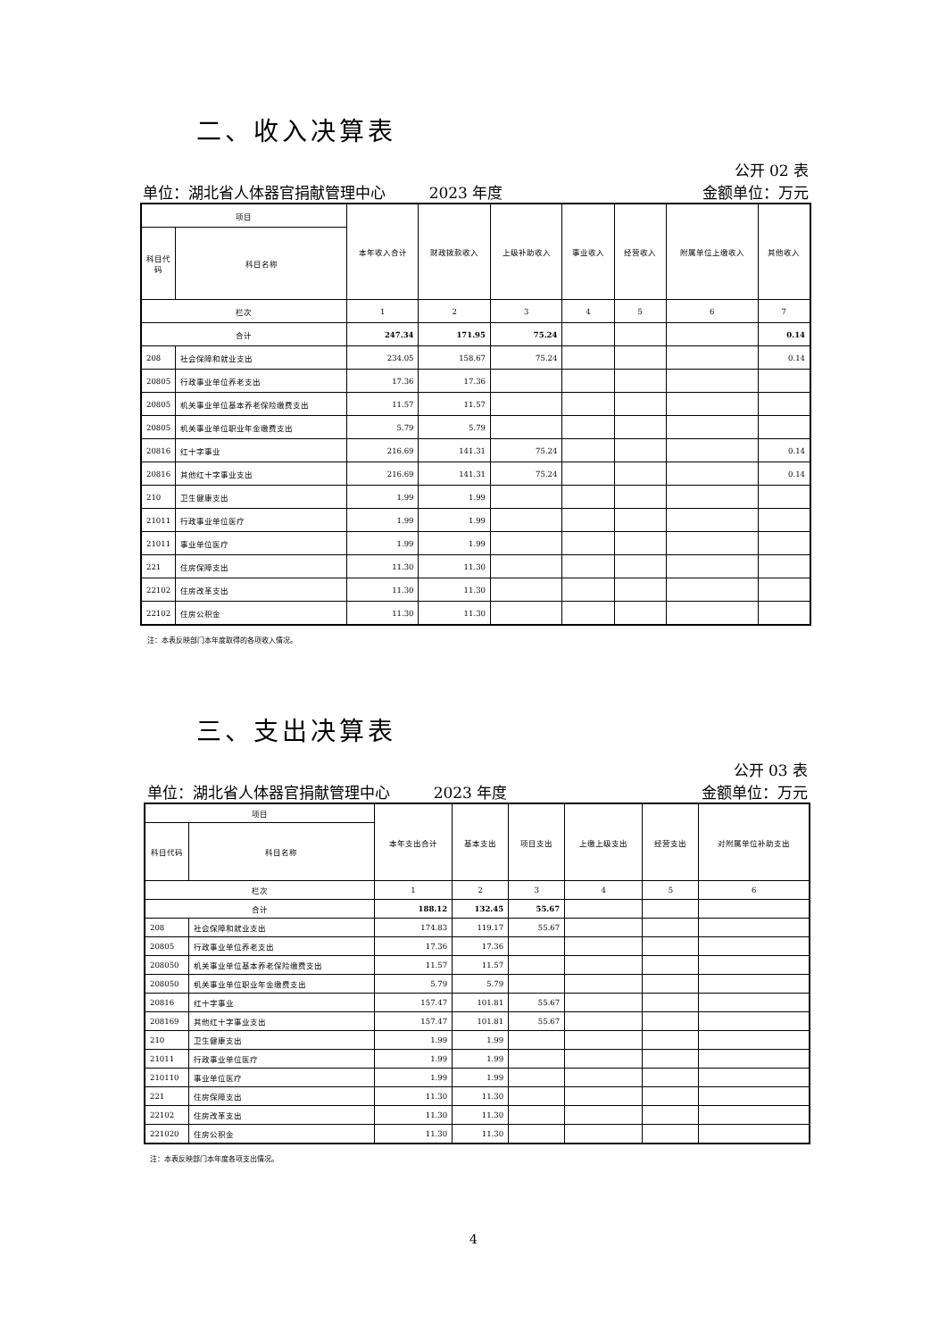二、收入决算表
公开 02 表
单位：湖北省人体器官捐献管理中心 2023 年度 金额单位：万元
| 项目 | | 本年收入合计 | 财政拨款收入 | 上级补助收入 | 事业收入 | 经营收入 | 附属单位上缴收入 | 其他收入 |
| --- | --- | --- | --- | --- | --- | --- | --- | --- |
| 科目代码 | 科目名称 | | | | | | | |
| 栏次 | | 1 | 2 | 3 | 4 | 5 | 6 | 7 |
| 合计 | | 247.34 | 171.95 | 75.24 | | | | 0.14 |
| 208 | 社会保障和就业支出 | 234.05 | 158.67 | 75.24 | | | | 0.14 |
| 20805 | 行政事业单位养老支出 | 17.36 | 17.36 | | | | | |
| 20805 | 机关事业单位基本养老保险缴费支出 | 11.57 | 11.57 | | | | | |
| 20805 | 机关事业单位职业年金缴费支出 | 5.79 | 5.79 | | | | | |
| 20816 | 红十字事业 | 216.69 | 141.31 | 75.24 | | | | 0.14 |
| 20816 | 其他红十字事业支出 | 216.69 | 141.31 | 75.24 | | | | 0.14 |
| 210 | 卫生健康支出 | 1.99 | 1.99 | | | | | |
| 21011 | 行政事业单位医疗 | 1.99 | 1.99 | | | | | |
| 21011 | 事业单位医疗 | 1.99 | 1.99 | | | | | |
| 221 | 住房保障支出 | 11.30 | 11.30 | | | | | |
| 22102 | 住房改革支出 | 11.30 | 11.30 | | | | | |
| 22102 | 住房公积金 | 11.30 | 11.30 | | | | | |
注：本表反映部门本年度取得的各项收入情况。
三、支出决算表
公开 03 表
单位：湖北省人体器官捐献管理中心 2023 年度 金额单位：万元
| 项目 | | 本年支出合计 | 基本支出 | 项目支出 | 上缴上级支出 | 经营支出 | 对附属单位补助支出 |
| --- | --- | --- | --- | --- | --- | --- | --- |
| 科目代码 | 科目名称 | | | | | | |
| 栏次 | | 1 | 2 | 3 | 4 | 5 | 6 |
| 合计 | | 188.12 | 132.45 | 55.67 | | | |
| 208 | 社会保障和就业支出 | 174.83 | 119.17 | 55.67 | | | |
| 20805 | 行政事业单位养老支出 | 17.36 | 17.36 | | | | |
| 208050 | 机关事业单位基本养老保险缴费支出 | 11.57 | 11.57 | | | | |
| 208050 | 机关事业单位职业年金缴费支出 | 5.79 | 5.79 | | | | |
| 20816 | 红十字事业 | 157.47 | 101.81 | 55.67 | | | |
| 208169 | 其他红十字事业支出 | 157.47 | 101.81 | 55.67 | | | |
| 210 | 卫生健康支出 | 1.99 | 1.99 | | | | |
| 21011 | 行政事业单位医疗 | 1.99 | 1.99 | | | | |
| 210110 | 事业单位医疗 | 1.99 | 1.99 | | | | |
| 221 | 住房保障支出 | 11.30 | 11.30 | | | | |
| 22102 | 住房改革支出 | 11.30 | 11.30 | | | | |
| 221020 | 住房公积金 | 11.30 | 11.30 | | | | |
注：本表反映部门本年度各项支出情况。
4